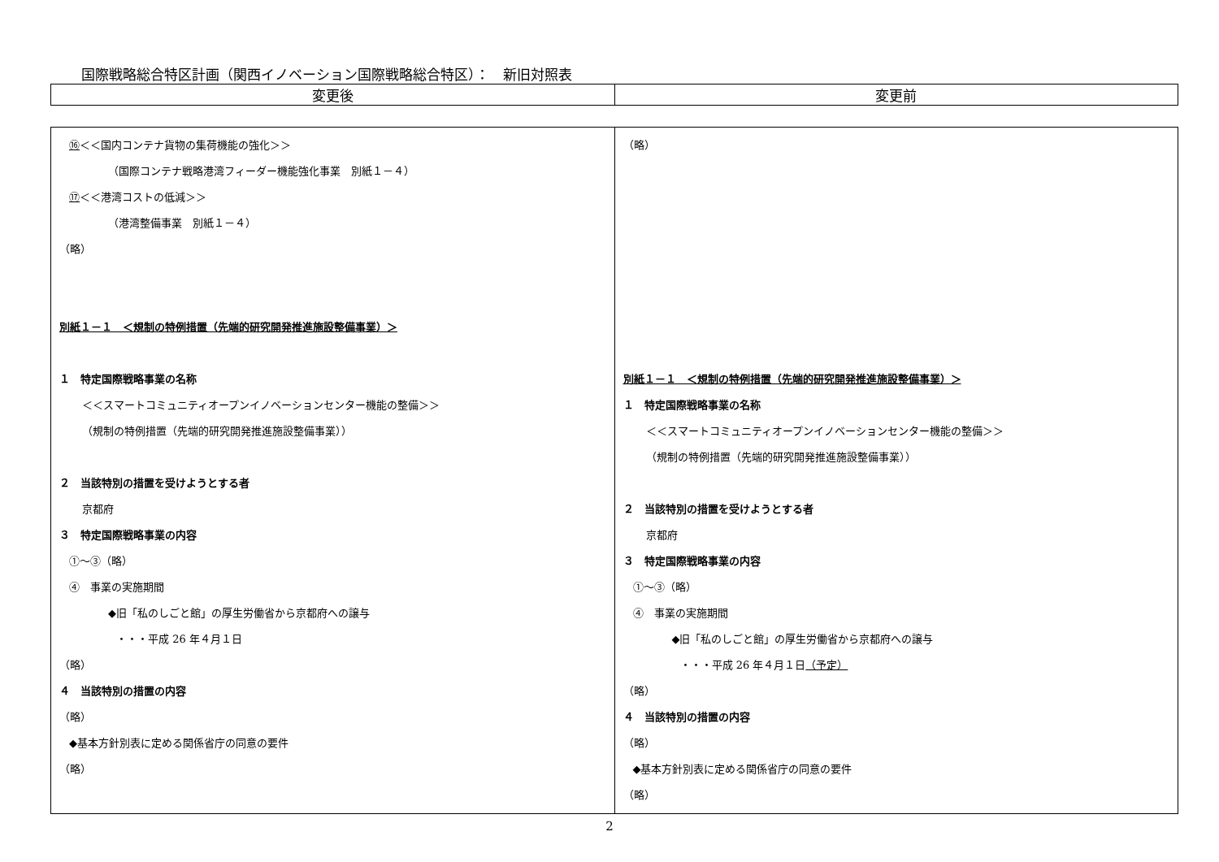国際戦略総合特区計画（関西イノベーション国際戦略総合特区）：　新旧対照表
| 変更後 | 変更前 |
| --- | --- |
| ⑯ ＜＜国内コンテナ貨物の集荷機能の強化＞＞ （国際コンテナ戦略港湾フィーダー機能強化事業 別紙１－４） ⑰ ＜＜港湾コストの低減＞＞ （港湾整備事業 別紙１－４） （略） 別紙１－１ ＜規制の特例措置（先端的研究開発推進施設整備事業）＞ １ 特定国際戦略事業の名称 ＜＜スマートコミュニティオープンイノベーションセンター機能の整備＞＞ （規制の特例措置（先端的研究開発推進施設整備事業）） ２ 当該特別の措置を受けようとする者 京都府 ３ 特定国際戦略事業の内容 ①～③（略） ④ 事業の実施期間 ◆旧「私のしごと館」の厚生労働省から京都府への譲与 ・・・平成 26 年４月１日 （略） ４ 当該特別の措置の内容 （略） ◆基本方針別表に定める関係省庁の同意の要件 （略） | （略） 別紙１－１ ＜規制の特例措置（先端的研究開発推進施設整備事業）＞ １ 特定国際戦略事業の名称 ＜＜スマートコミュニティオープンイノベーションセンター機能の整備＞＞ （規制の特例措置（先端的研究開発推進施設整備事業）） ２ 当該特別の措置を受けようとする者 京都府 ３ 特定国際戦略事業の内容 ①～③（略） ④ 事業の実施期間 ◆旧「私のしごと館」の厚生労働省から京都府への譲与 ・・・平成 26 年４月１日 （予定） （略） ４ 当該特別の措置の内容 （略） ◆基本方針別表に定める関係省庁の同意の要件 （略） |
2